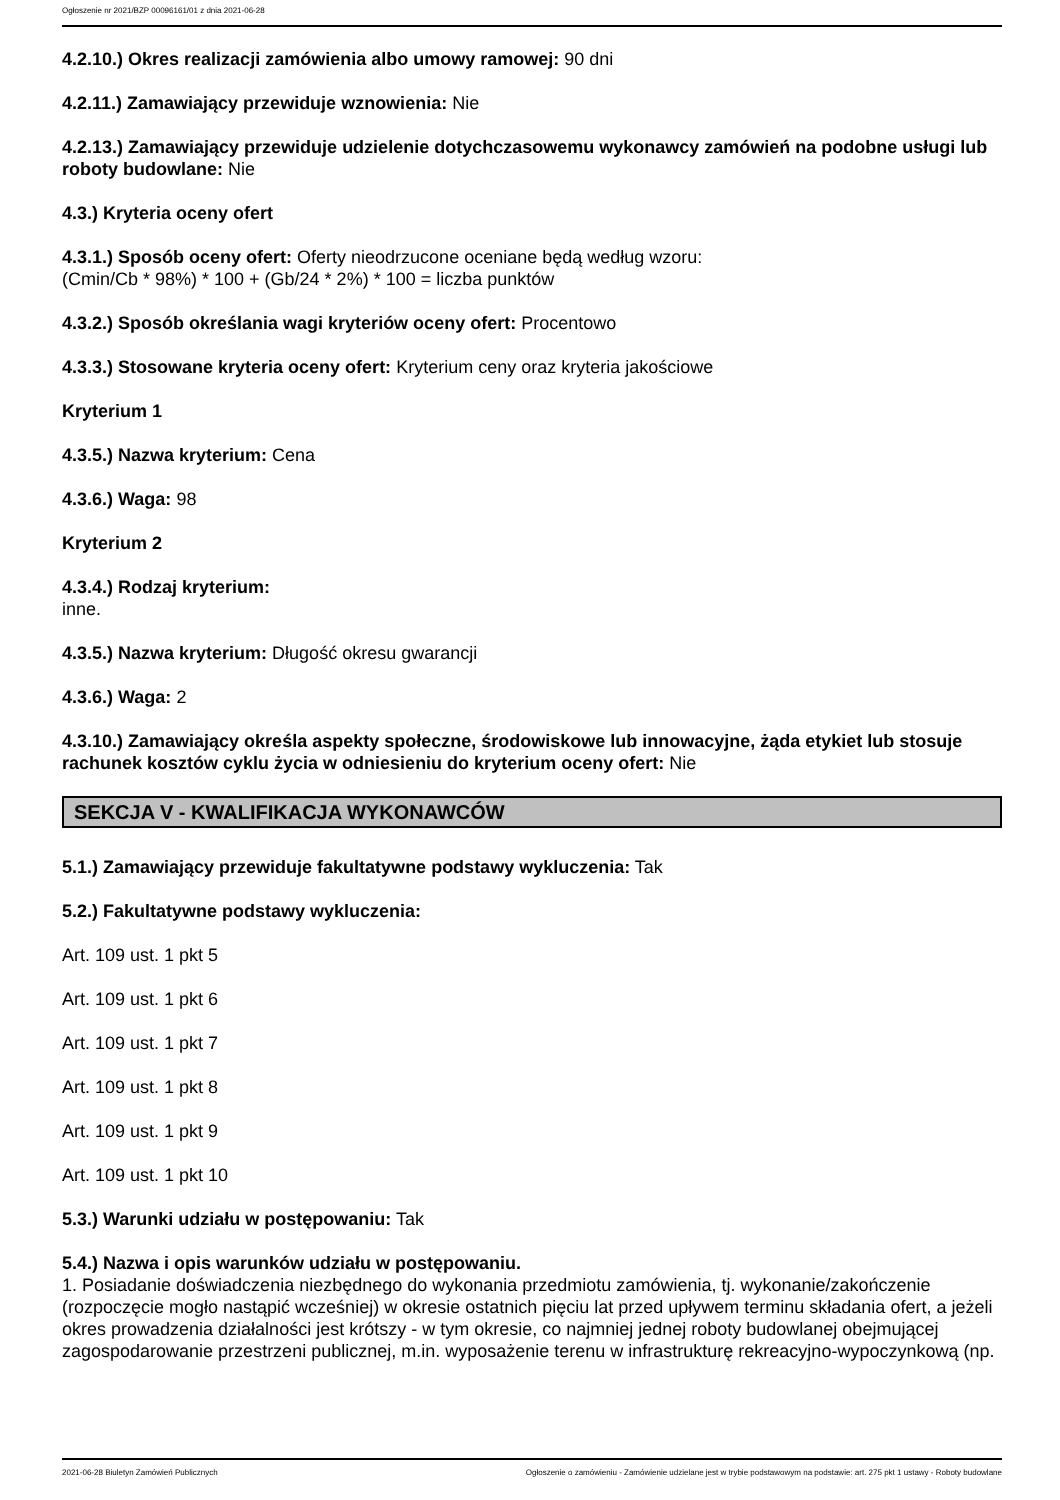Ogłoszenie nr 2021/BZP 00096161/01 z dnia 2021-06-28
4.2.10.) Okres realizacji zamówienia albo umowy ramowej: 90 dni
4.2.11.) Zamawiający przewiduje wznowienia: Nie
4.2.13.) Zamawiający przewiduje udzielenie dotychczasowemu wykonawcy zamówień na podobne usługi lub roboty budowlane: Nie
4.3.) Kryteria oceny ofert
4.3.1.) Sposób oceny ofert: Oferty nieodrzucone oceniane będą według wzoru:
(Cmin/Cb * 98%) * 100 + (Gb/24 * 2%) * 100 = liczba punktów
4.3.2.) Sposób określania wagi kryteriów oceny ofert: Procentowo
4.3.3.) Stosowane kryteria oceny ofert: Kryterium ceny oraz kryteria jakościowe
Kryterium 1
4.3.5.) Nazwa kryterium: Cena
4.3.6.) Waga: 98
Kryterium 2
4.3.4.) Rodzaj kryterium:
inne.
4.3.5.) Nazwa kryterium: Długość okresu gwarancji
4.3.6.) Waga: 2
4.3.10.) Zamawiający określa aspekty społeczne, środowiskowe lub innowacyjne, żąda etykiet lub stosuje rachunek kosztów cyklu życia w odniesieniu do kryterium oceny ofert: Nie
SEKCJA V - KWALIFIKACJA WYKONAWCÓW
5.1.) Zamawiający przewiduje fakultatywne podstawy wykluczenia: Tak
5.2.) Fakultatywne podstawy wykluczenia:
Art. 109 ust. 1 pkt 5
Art. 109 ust. 1 pkt 6
Art. 109 ust. 1 pkt 7
Art. 109 ust. 1 pkt 8
Art. 109 ust. 1 pkt 9
Art. 109 ust. 1 pkt 10
5.3.) Warunki udziału w postępowaniu: Tak
5.4.) Nazwa i opis warunków udziału w postępowaniu.
1. Posiadanie doświadczenia niezbędnego do wykonania przedmiotu zamówienia, tj. wykonanie/zakończenie (rozpoczęcie mogło nastąpić wcześniej) w okresie ostatnich pięciu lat przed upływem terminu składania ofert, a jeżeli okres prowadzenia działalności jest krótszy - w tym okresie, co najmniej jednej roboty budowlanej obejmującej zagospodarowanie przestrzeni publicznej, m.in. wyposażenie terenu w infrastrukturę rekreacyjno-wypoczynkową (np.
2021-06-28 Biuletyn Zamówień Publicznych Ogłoszenie o zamówieniu - Zamówienie udzielane jest w trybie podstawowym na podstawie: art. 275 pkt 1 ustawy - Roboty budowlane